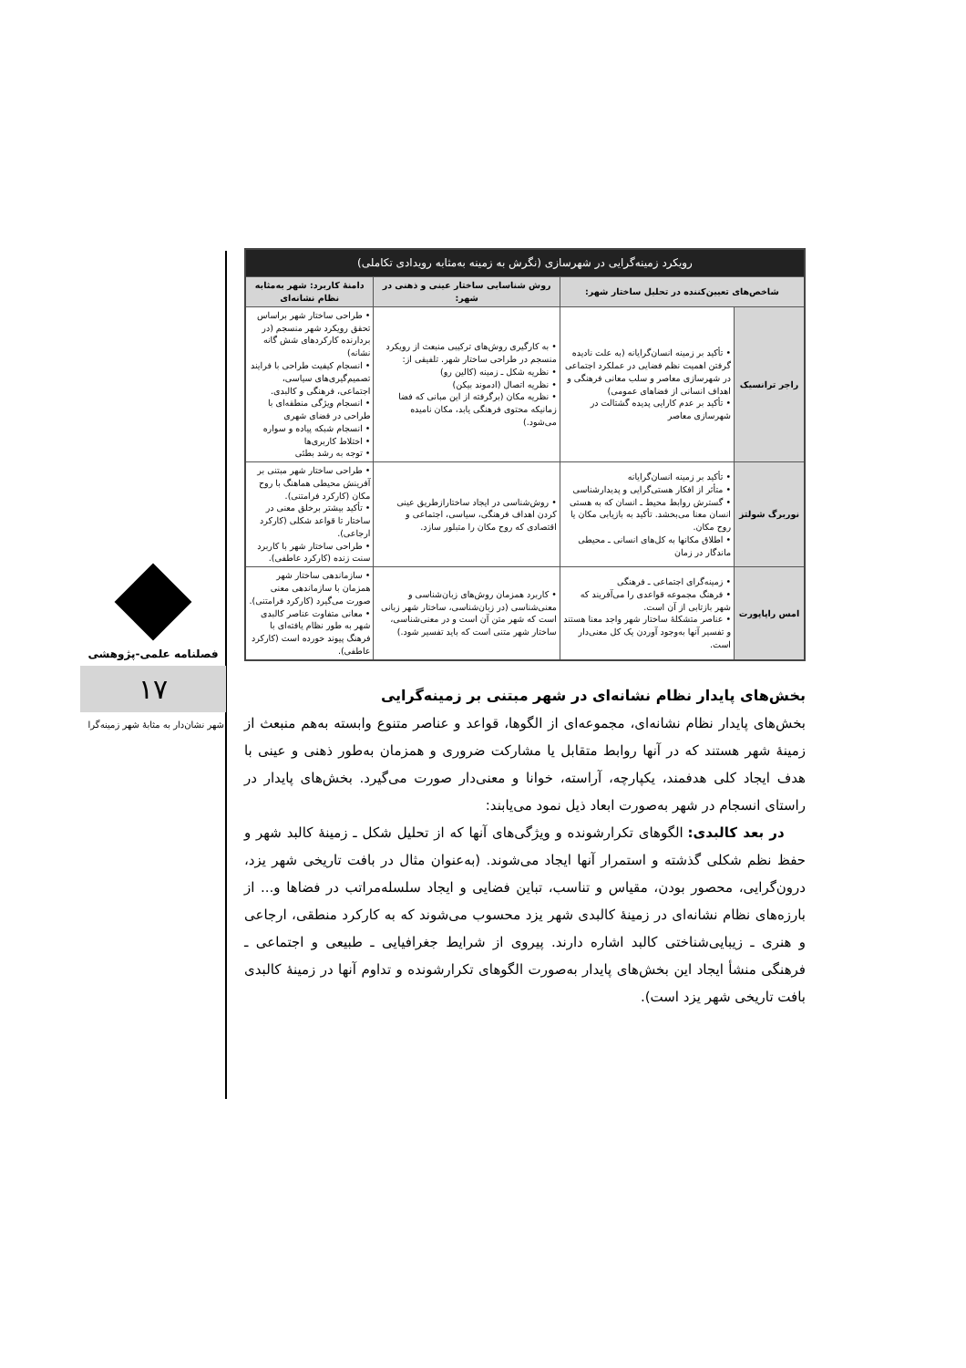فصلنامه علمی-پژوهشی
۱۷
شهر نشان‌دار به مثابهٔ شهر زمینه‌گرا
| رویکرد زمینه‌گرایی در شهرسازی (نگرش به زمینه به‌مثابه رویدادی تکاملی) | | | |
| --- | --- | --- | --- |
| شاخص‌های تعیین‌کننده در تحلیل ساختار شهر: | | روش شناسایی ساختار عینی و ذهنی در شهر: | دامنهٔ کاربرد: شهر به‌مثابه نظام نشانه‌ای |
| راجر ترانسیک | • تأکید بر زمینه انسان‌گرایانه (به علت نادیده گرفتن اهمیت نظم فضایی در عملکرد اجتماعی در شهرسازی معاصر و سلب معانی فرهنگی و اهداف انسانی از فضاهای عمومی) • تأکید بر عدم کارایی پدیده گشتالت در شهرسازی معاصر | • به کارگیری روش‌های ترکیبی منبعث از رویکرد منسجم در طراحی ساختار شهر. تلفیقی از: • نظریه شکل ـ زمینه (کالین رو) • نظریه اتصال (ادموند بیکن) • نظریه مکان (برگرفته از این مبانی که فضا زمانیکه محتوی فرهنگی یابد، مکان نامیده می‌شود.) | • طراحی ساختار شهر براساس تحقق رویکرد شهر منسجم (در بردارنده کارکردهای شش گانه نشانه) • انسجام کیفیت طراحی با فرایند تصمیم‌گیری‌های سیاسی، اجتماعی، فرهنگی و کالبدی. • انسجام ویژگی منطقه‌ای با طراحی در فضای شهری • انسجام شبکه پیاده و سواره • اختلاط کاربری‌ها • توجه به رشد بطئی |
| نوربرگ شولتز | • تأکید بر زمینه انسان‌گرایانه • متأثر از افکار هستی‌گرایی و پدیدارشناسی • گسترش روابط محیط ـ انسان که به هستی انسان معنا می‌بخشد. تأکید به بازیابی مکان یا روح مکان. • اطلاق مکانها به کل‌های انسانی ـ محیطی ماندگار در زمان | • روش‌شناسی در ایجاد ساختارازطریق عینی کردن اهداف فرهنگی، سیاسی، اجتماعی و اقتصادی که روح مکان را متبلور سازد. | • طراحی ساختار شهر مبتنی بر آفرینش محیطی هماهنگ با روح مکان (کارکرد فرامتنی). • تأکید بیشتر برخلق معنی در ساختار تا قواعد شکلی (کارکرد ارجاعی). • طراحی ساختار شهر با کاربرد سنت زنده (کارکرد عاطفی). |
| امس راپاپورت | • زمینه‌گرای اجتماعی ـ فرهنگی • فرهنگ مجموعه قواعدی را می‌آفریند که شهر بازتابی از آن است. • عناصر متشکلهٔ ساختار شهر واجد معنا هستند و تفسیر آنها به‌وجود آوردن یک کل معنی‌دار است. | • کاربرد همزمان روش‌های زبان‌شناسی و معنی‌شناسی (در زبان‌شناسی، ساختار شهر زبانی است که شهر متن آن است و در معنی‌شناسی، ساختار شهر متنی است که باید تفسیر شود.) | • سازماندهی ساختار شهر همزمان با سازماندهی معنی صورت می‌گیرد (کارکرد فرامتنی). • معانی متفاوت عناصر کالبدی شهر به طور نظام یافته‌ای با فرهنگ پیوند خورده است (کارکرد عاطفی). |
بخش‌های پایدار نظام نشانه‌ای در شهر مبتنی بر زمینه‌گرایی
بخش‌های پایدار نظام نشانه‌ای، مجموعه‌ای از الگوها، قواعد و عناصر متنوع وابسته به‌هم منبعث از زمینهٔ شهر هستند که در آنها روابط متقابل یا مشارکت ضروری و همزمان به‌طور ذهنی و عینی با هدف ایجاد کلی هدفمند، یکپارچه، آراسته، خوانا و معنی‌دار صورت می‌گیرد. بخش‌های پایدار در راستای انسجام در شهر به‌صورت ابعاد ذیل نمود می‌یابند:
در بعد کالبدی: الگوهای تکرارشونده و ویژگی‌های آنها که از تحلیل شکل ـ زمینهٔ کالبد شهر و حفظ نظم شکلی گذشته و استمرار آنها ایجاد می‌شوند. (به‌عنوان مثال در بافت تاریخی شهر یزد، درون‌گرایی، محصور بودن، مقیاس و تناسب، تباین فضایی و ایجاد سلسله‌مراتب در فضاها و... از بارزه‌های نظام نشانه‌ای در زمینهٔ کالبدی شهر یزد محسوب می‌شوند که به کارکرد منطقی، ارجاعی و هنری ـ زیبایی‌شناختی کالبد اشاره دارند. پیروی از شرایط جغرافیایی ـ طبیعی و اجتماعی ـ فرهنگی منشأ ایجاد این بخش‌های پایدار به‌صورت الگوهای تکرارشونده و تداوم آنها در زمینهٔ کالبدی بافت تاریخی شهر یزد است).